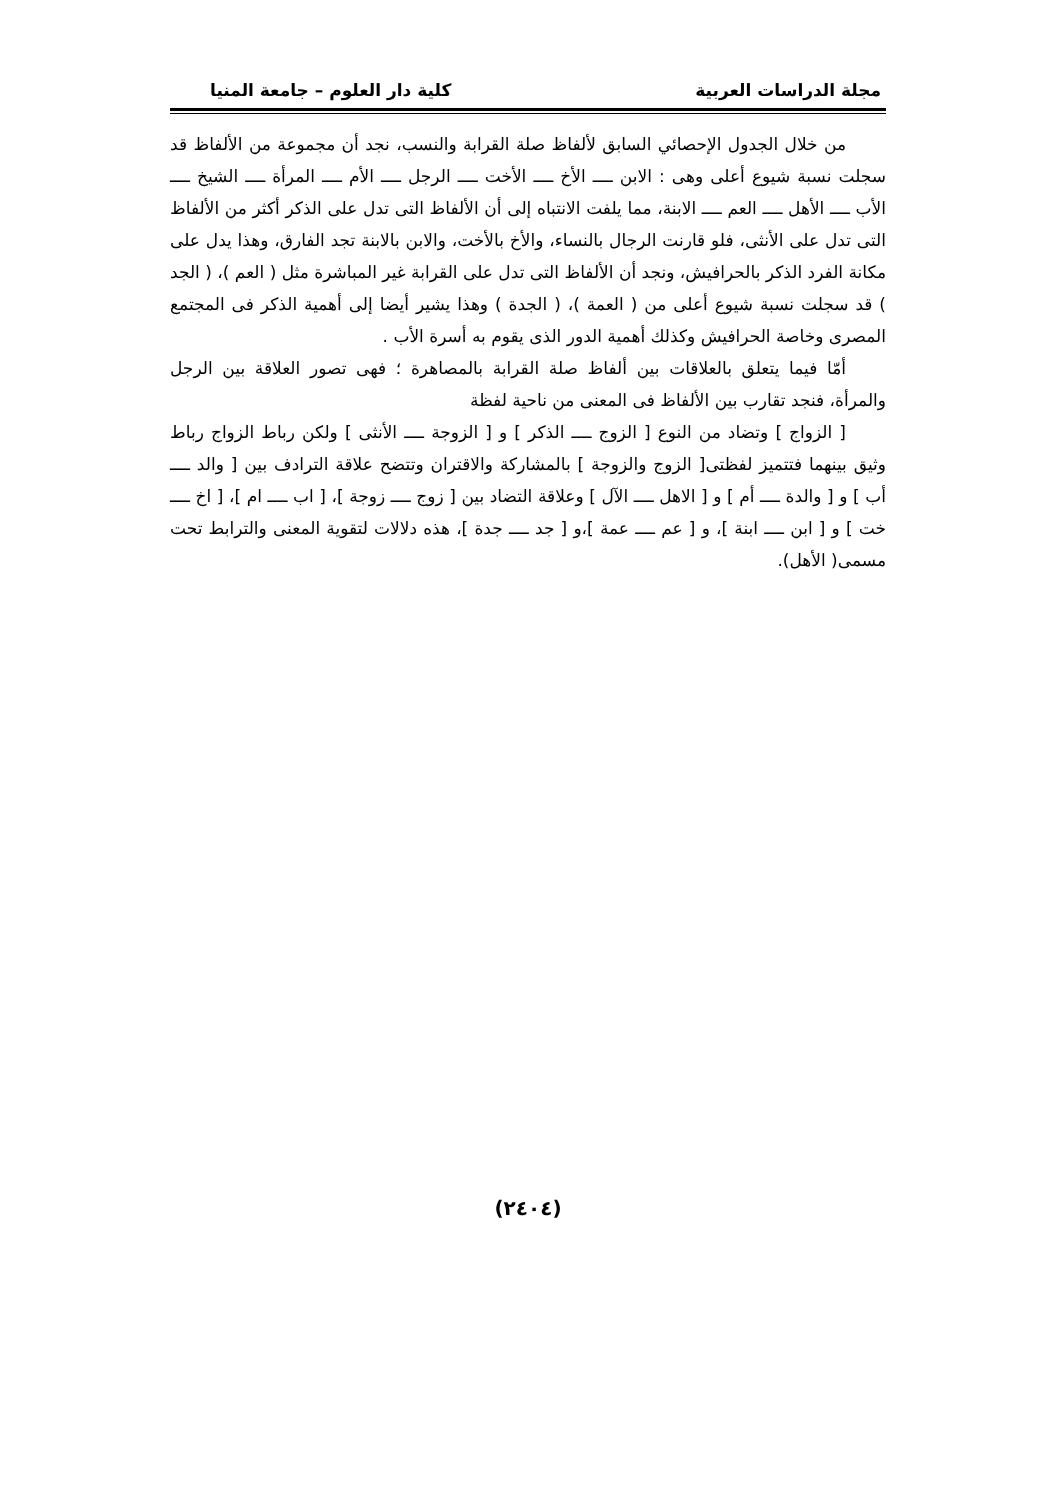مجلة الدراسات العربية كلية دار العلوم – جامعة المنيا
من خلال الجدول الإحصائي السابق لألفاظ صلة القرابة والنسب، نجد أن مجموعة من الألفاظ قد سجلت نسبة شيوع أعلى وهى : الابن ــــ الأخ ــــ الأخت ــــ الرجل ــــ الأم ــــ المرأة ــــ الشيخ ــــ الأب ــــ الأهل ــــ العم ــــ الابنة، مما يلفت الانتباه إلى أن الألفاظ التى تدل على الذكر أكثر من الألفاظ التى تدل على الأنثى، فلو قارنت الرجال بالنساء، والأخ بالأخت، والابن بالابنة تجد الفارق، وهذا يدل على مكانة الفرد الذكر بالحرافيش، ونجد أن الألفاظ التى تدل على القرابة غير المباشرة مثل ( العم )، ( الجد ) قد سجلت نسبة شيوع أعلى من ( العمة )، ( الجدة ) وهذا يشير أيضا إلى أهمية الذكر فى المجتمع المصرى وخاصة الحرافيش وكذلك أهمية الدور الذى يقوم به أسرة الأب .
أمّا فيما يتعلق بالعلاقات بين ألفاظ صلة القرابة بالمصاهرة ؛ فهى تصور العلاقة بين الرجل والمرأة، فنجد تقارب بين الألفاظ فى المعنى من ناحية لفظة
[ الزواج ] وتضاد من النوع [ الزوج ــــ الذكر ] و [ الزوجة ــــ الأنثى ] ولكن رباط الزواج رباط وثيق بينهما فتتميز لفظتى[ الزوج والزوجة ] بالمشاركة والاقتران وتتضح علاقة الترادف بين [ والد ــــ أب ] و [ والدة ــــ أم ] و [ الاهل ــــ الآل ] وعلاقة التضاد بين [ زوج ــــ زوجة ]، [ اب ــــ ام ]، [ اخ ــــ خت ] و [ ابن ــــ ابنة ]، و [ عم ــــ عمة ]،و [ جد ــــ جدة ]، هذه دلالات لتقوية المعنى والترابط تحت مسمى( الأهل).
(٢٤٠٤)